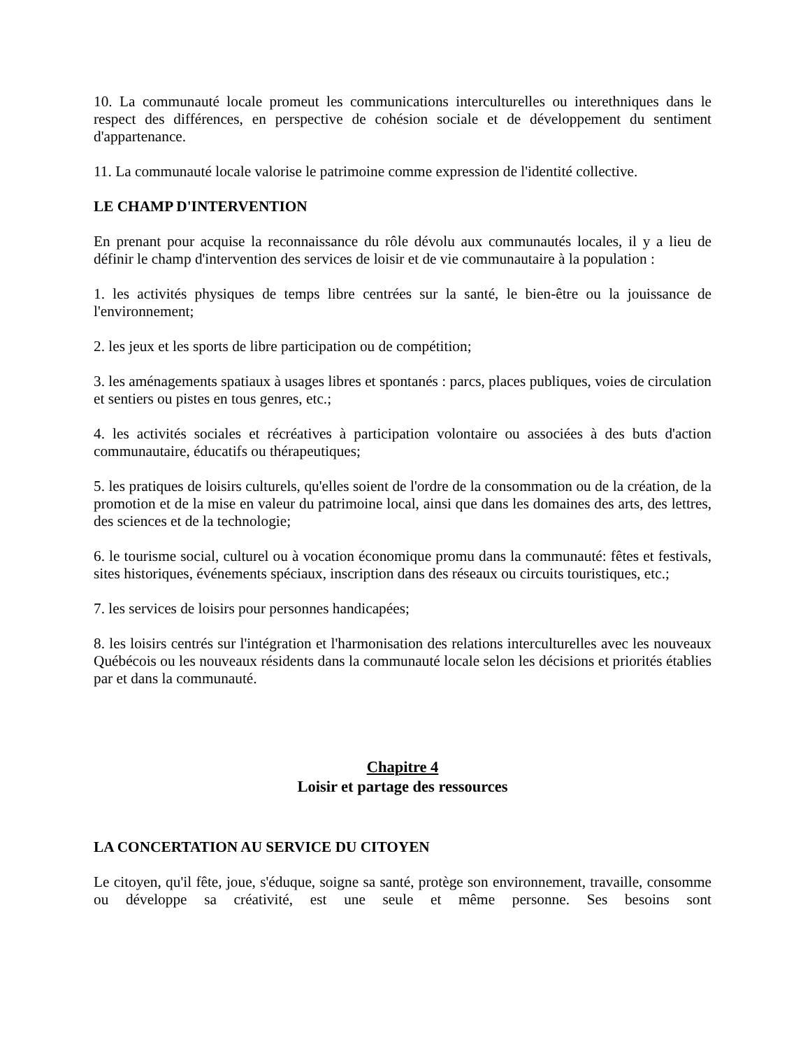10. La communauté locale promeut les communications interculturelles ou interethniques dans le respect des différences, en perspective de cohésion sociale et de développement du sentiment d'appartenance.
11. La communauté locale valorise le patrimoine comme expression de l'identité collective.
LE CHAMP D'INTERVENTION
En prenant pour acquise la reconnaissance du rôle dévolu aux communautés locales, il y a lieu de définir le champ d'intervention des services de loisir et de vie communautaire à la population :
1. les activités physiques de temps libre centrées sur la santé, le bien-être ou la jouissance de l'environnement;
2. les jeux et les sports de libre participation ou de compétition;
3. les aménagements spatiaux à usages libres et spontanés : parcs, places publiques, voies de circulation et sentiers ou pistes en tous genres, etc.;
4. les activités sociales et récréatives à participation volontaire ou associées à des buts d'action communautaire, éducatifs ou thérapeutiques;
5. les pratiques de loisirs culturels, qu'elles soient de l'ordre de la consommation ou de la création, de la promotion et de la mise en valeur du patrimoine local, ainsi que dans les domaines des arts, des lettres, des sciences et de la technologie;
6. le tourisme social, culturel ou à vocation économique promu dans la communauté: fêtes et festivals, sites historiques, événements spéciaux, inscription dans des réseaux ou circuits touristiques, etc.;
7. les services de loisirs pour personnes handicapées;
8. les loisirs centrés sur l'intégration et l'harmonisation des relations interculturelles avec les nouveaux Québécois ou les nouveaux résidents dans la communauté locale selon les décisions et priorités établies par et dans la communauté.
Chapitre 4
Loisir et partage des ressources
LA CONCERTATION AU SERVICE DU CITOYEN
Le citoyen, qu'il fête, joue, s'éduque, soigne sa santé, protège son environnement, travaille, consomme ou développe sa créativité, est une seule et même personne. Ses besoins sont